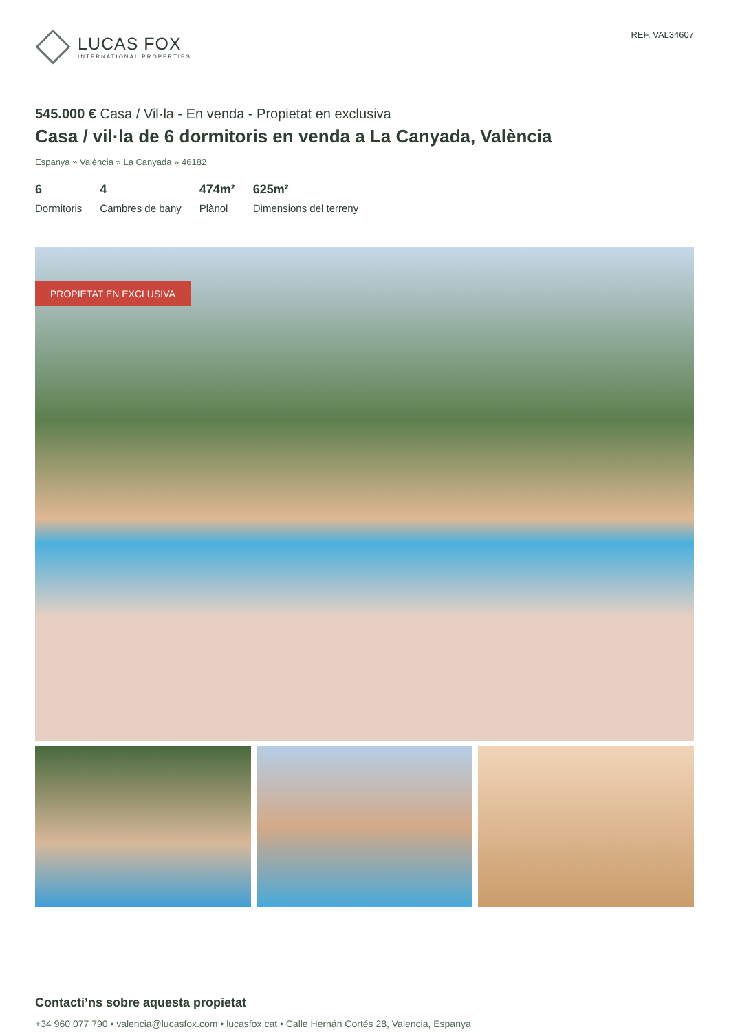LUCAS FOX
INTERNATIONAL PROPERTIES
REF. VAL34607
545.000 € Casa / Vil·la - En venda - Propietat en exclusiva
Casa / vil·la de 6 dormitoris en venda a La Canyada, València
Espanya » València » La Canyada » 46182
6
Dormitoris
4
Cambres de bany
474m²
Plànol
625m²
Dimensions del terreny
PROPIETAT EN EXCLUSIVA
Contacti’ns sobre aquesta propietat
+34 960 077 790 • valencia@lucasfox.com • lucasfox.cat • Calle Hernán Cortés 28, Valencia, Espanya